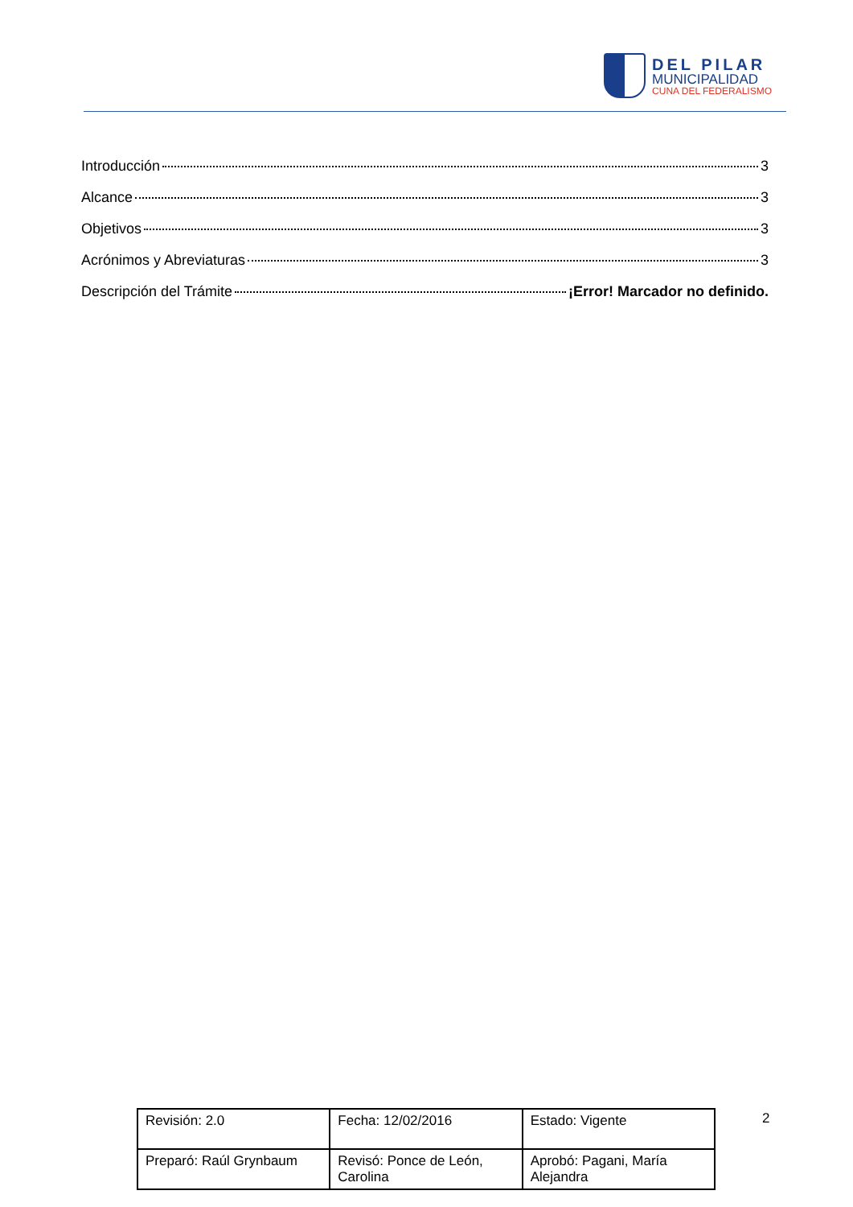DEL PILAR
MUNICIPALIDAD
CUNA DEL FEDERALISMO
Introducción 3
Alcance 3
Objetivos 3
Acrónimos y Abreviaturas 3
Descripción del Trámite ¡Error! Marcador no definido.
| Revisión: 2.0 | Fecha: 12/02/2016 | Estado: Vigente |
| Preparó: Raúl Grynbaum | Revisó: Ponce de León, Carolina | Aprobó: Pagani, María Alejandra |
2